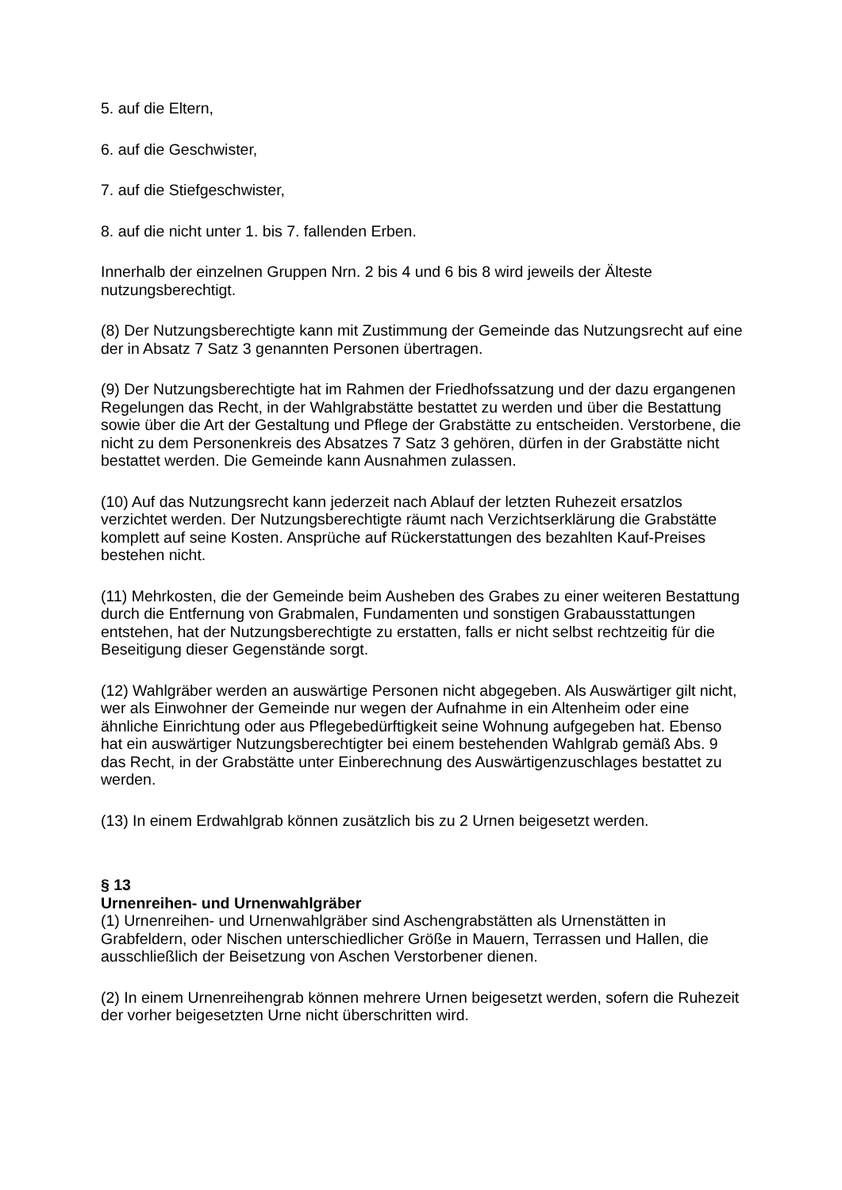5. auf die Eltern,
6. auf die Geschwister,
7. auf die Stiefgeschwister,
8. auf die nicht unter 1. bis 7. fallenden Erben.
Innerhalb der einzelnen Gruppen Nrn. 2 bis 4 und 6 bis 8 wird jeweils der Älteste nutzungsberechtigt.
(8) Der Nutzungsberechtigte kann mit Zustimmung der Gemeinde das Nutzungsrecht auf eine der in Absatz 7 Satz 3 genannten Personen übertragen.
(9) Der Nutzungsberechtigte hat im Rahmen der Friedhofssatzung und der dazu ergangenen Regelungen das Recht, in der Wahlgrabstätte bestattet zu werden und über die Bestattung sowie über die Art der Gestaltung und Pflege der Grabstätte zu entscheiden. Verstorbene, die nicht zu dem Personenkreis des Absatzes 7 Satz 3 gehören, dürfen in der Grabstätte nicht bestattet werden. Die Gemeinde kann Ausnahmen zulassen.
(10) Auf das Nutzungsrecht kann jederzeit nach Ablauf der letzten Ruhezeit ersatzlos verzichtet werden. Der Nutzungsberechtigte räumt nach Verzichtserklärung die Grabstätte komplett auf seine Kosten. Ansprüche auf Rückerstattungen des bezahlten Kauf-Preises bestehen nicht.
(11) Mehrkosten, die der Gemeinde beim Ausheben des Grabes zu einer weiteren Bestattung durch die Entfernung von Grabmalen, Fundamenten und sonstigen Grabausstattungen entstehen, hat der Nutzungsberechtigte zu erstatten, falls er nicht selbst rechtzeitig für die Beseitigung dieser Gegenstände sorgt.
(12) Wahlgräber werden an auswärtige Personen nicht abgegeben. Als Auswärtiger gilt nicht, wer als Einwohner der Gemeinde nur wegen der Aufnahme in ein Altenheim oder eine ähnliche Einrichtung oder aus Pflegebedürftigkeit seine Wohnung aufgegeben hat. Ebenso hat ein auswärtiger Nutzungsberechtigter bei einem bestehenden Wahlgrab gemäß Abs. 9 das Recht, in der Grabstätte unter Einberechnung des Auswärtigenzuschlages bestattet zu werden.
(13) In einem Erdwahlgrab können zusätzlich bis zu 2 Urnen beigesetzt werden.
§ 13
Urnenreihen- und Urnenwahlgräber
(1) Urnenreihen- und Urnenwahlgräber sind Aschengrabstätten als Urnenstätten in Grabfeldern, oder Nischen unterschiedlicher Größe in Mauern, Terrassen und Hallen, die ausschließlich der Beisetzung von Aschen Verstorbener dienen.
(2) In einem Urnenreihengrab können mehrere Urnen beigesetzt werden, sofern die Ruhezeit der vorher beigesetzten Urne nicht überschritten wird.